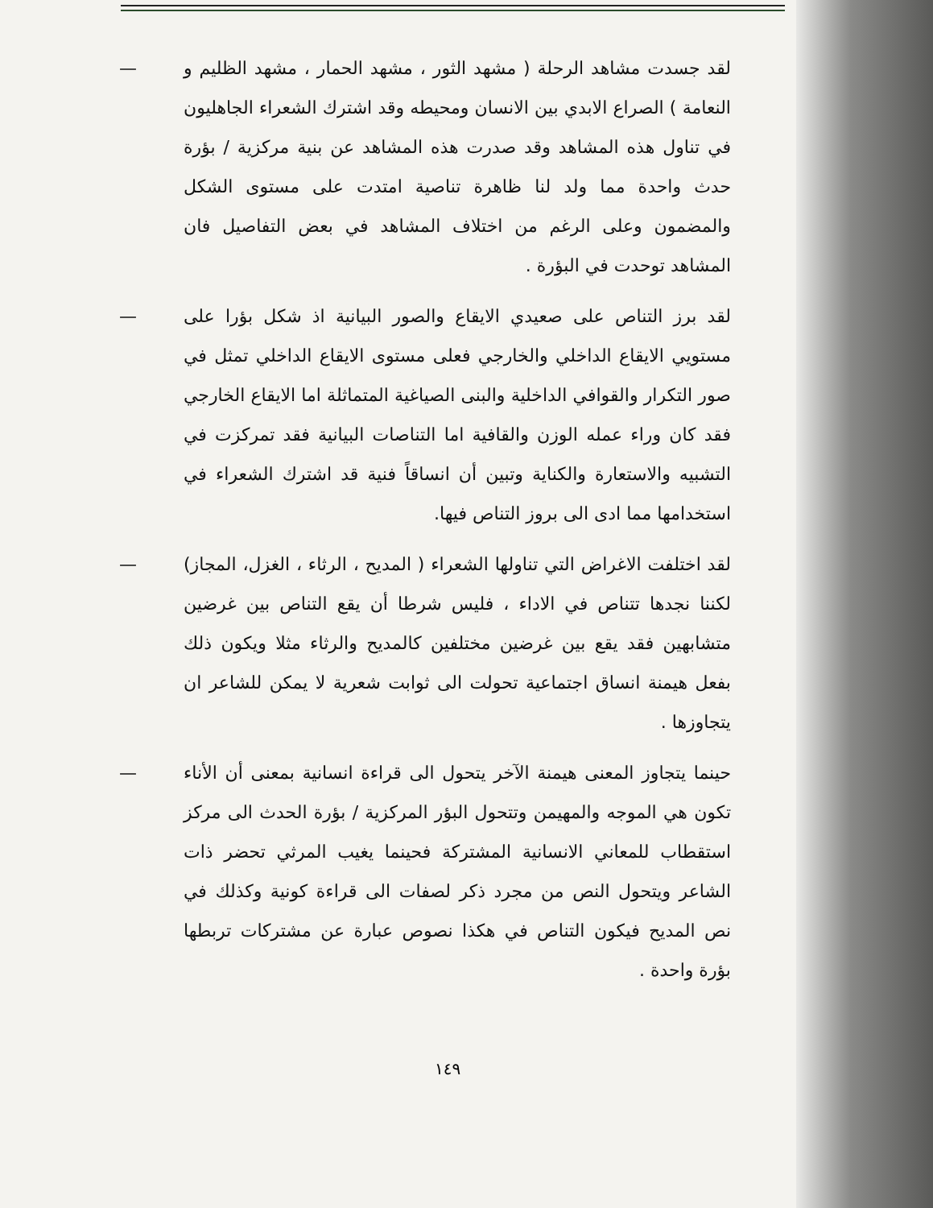— لقد جسدت مشاهد الرحلة ( مشهد الثور ، مشهد الحمار ، مشهد الظليم و النعامة ) الصراع الابدي بين الانسان ومحيطه وقد اشترك الشعراء الجاهليون في تناول هذه المشاهد وقد صدرت هذه المشاهد عن بنية مركزية / بؤرة حدث واحدة مما ولد لنا ظاهرة تناصية امتدت على مستوى الشكل والمضمون وعلى الرغم من اختلاف المشاهد في بعض التفاصيل فان المشاهد توحدت في البؤرة .
— لقد برز التناص على صعيدي الايقاع والصور البيانية اذ شكل بؤرا على مستويي الايقاع الداخلي والخارجي فعلى مستوى الايقاع الداخلي تمثل في صور التكرار والقوافي الداخلية والبنى الصياغية المتماثلة اما الايقاع الخارجي فقد كان وراء عمله الوزن والقافية اما التناصات البيانية فقد تمركزت في التشبيه والاستعارة والكناية وتبين أن انساقاً فنية قد اشترك الشعراء في استخدامها مما ادى الى بروز التناص فيها.
— لقد اختلفت الاغراض التي تناولها الشعراء ( المديح ، الرثاء ، الغزل، المجاز) لكننا نجدها تتناص في الاداء ، فليس شرطا أن يقع التناص بين غرضين متشابهين فقد يقع بين غرضين مختلفين كالمديح والرثاء مثلا ويكون ذلك بفعل هيمنة انساق اجتماعية تحولت الى ثوابت شعرية لا يمكن للشاعر ان يتجاوزها .
— حينما يتجاوز المعنى هيمنة الآخر يتحول الى قراءة انسانية بمعنى أن الأناء تكون هي الموجه والمهيمن وتتحول البؤر المركزية / بؤرة الحدث الى مركز استقطاب للمعاني الانسانية المشتركة فحينما يغيب المرثي تحضر ذات الشاعر ويتحول النص من مجرد ذكر لصفات الى قراءة كونية وكذلك في نص المديح فيكون التناص في هكذا نصوص عبارة عن مشتركات تربطها بؤرة واحدة .
١٤٩